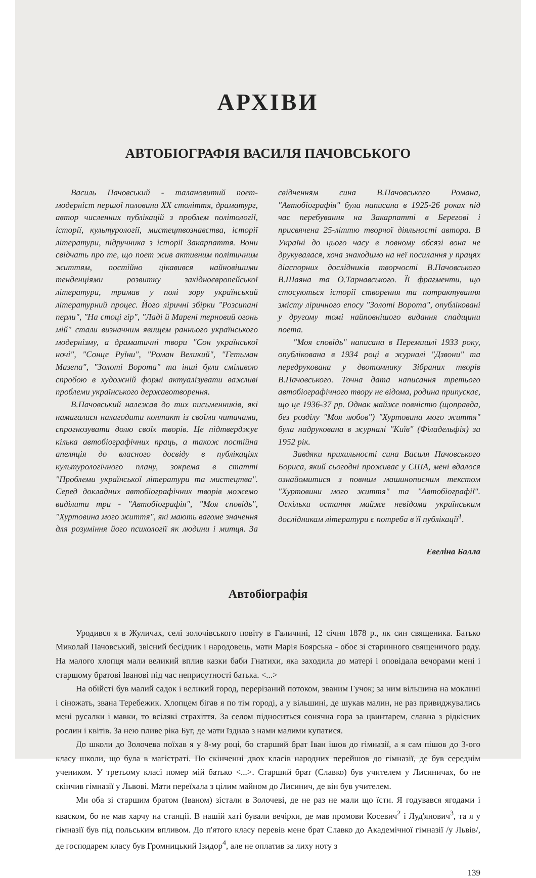АРХІВИ
АВТОБІОГРАФІЯ ВАСИЛЯ ПАЧОВСЬКОГО
Василь Пачовський - талановитий поет-модерніст першої половини XX століття, драматург, автор численних публікацій з проблем політології, історії, культурології, мистецтвознавства, історії літератури, підручника з історії Закарпаття. Вони свідчать про те, що поет жив активним політичним життям, постійно цікавився найновішими тенденціями розвитку західноєвропейської літератури, тримав у полі зору український літературний процес. Його ліричні збірки "Розсипані перли", "На стоці гір", "Ладі й Марені терновий огонь мій" стали визначним явищем раннього українського модернізму, а драматичні твори "Сон української ночі", "Сонце Руїни", "Роман Великий", "Гетьман Мазепа", "Золоті Ворота" та інші були сміливою спробою в художній формі актуалізувати важливі проблеми українського державотворення.
В.Пачовський належав до тих письменників, які намагалися налагодити контакт із своїми читачами, спрогнозувати долю своїх творів. Це підтверджує кілька автобіографічних праць, а також постійна апеляція до власного досвіду в публікаціях культурологічного плану, зокрема в статті "Проблеми української літератури та мистецтва". Серед докладних автобіографічних творів можемо виділити три - "Автобіографія", "Моя сповідь", "Хуртовина мого життя", які мають вагоме значення для розуміння його психології як людини і митця. За свідченням сина В.Пачовського Романа, "Автобіографія" була написана в 1925-26 роках під час перебування на Закарпатті в Берегові і присвячена 25-літтю творчої діяльності автора. В Україні до цього часу в повному обсязі вона не друкувалася, хоча знаходимо на неї посилання у працях діаспорних дослідників творчості В.Пачовського В.Шаяна та О.Тарнавського. Її фрагменти, що стосуються історії створення та потрактування змісту ліричного епосу "Золоті Ворота", опубліковані у другому томі найповнішого видання спадщини поета.
"Моя сповідь" написана в Перемишлі 1933 року, опублікована в 1934 році в журналі "Дзвони" та передрукована у двотомнику Зібраних творів В.Пачовського. Точна дата написання третього автобіографічного твору не відома, родина припускає, що це 1936-37 рр. Однак майже повністю (щоправда, без розділу "Моя любов") "Хуртовина мого життя" була надрукована в журналі "Київ" (Філадельфія) за 1952 рік.
Завдяки прихильності сина Василя Пачовського Бориса, який сьогодні проживає у США, мені вдалося ознайомитися з повним машинописним текстом "Хуртовини мого життя" та "Автобіографії". Оскільки остання майже невідома українським дослідникам літератури є потреба в її публікації<sup>1</sup>.
Евеліна Балла
Автобіографія
Уродився я в Жуличах, селі золочівського повіту в Галичині, 12 січня 1878 р., як син священика. Батько Миколай Пачовський, звісний бесідник і народовець, мати Марія Боярська - обоє зі старинного священичого роду. На малого хлопця мали великий вплив казки баби Гнатихи, яка заходила до матері і оповідала вечорами мені і старшому братові Іванові під час неприсутності батька. <...>
На обійсті був малий садок і великий город, перерізаний потоком, званим Гучок; за ним вільшина на моклині і сіножать, звана Теребежик. Хлопцем бігав я по тім городі, а у вільшині, де шукав малин, не раз привиджувались мені русалки і мавки, то всілякі страхіття. За селом підноситься сонячна гора за цвинтарем, славна з рідкісних рослин і квітів. За нею пливе ріка Буг, де мати їздила з нами малими купатися.
До школи до Золочева поїхав я у 8-му році, бо старший брат Іван ішов до гімназії, а я сам пішов до 3-ого класу школи, що була в магістраті. По скінченні двох класів народних перейшов до гімназії, де був середнім учеником. У третьому класі помер мій батько <...>. Старший брат (Славко) був учителем у Лисиничах, бо не скінчив гімназії у Львові. Мати переїхала з цілим майном до Лисинич, де він був учителем.
Ми оба зі старшим братом (Іваном) зістали в Золочеві, де не раз не мали що їсти. Я годувався ягодами і кваском, бо не мав харчу на станції. В нашій хаті бували вечірки, де мав промови Косевич<sup>2</sup> і Луд'янович<sup>3</sup>, та я у гімназії був під польським впливом. До п'ятого класу перевів мене брат Славко до Академічної гімназії /у Львів/, де господарем класу був Громницький Ізидор<sup>4</sup>, але не оплатив за лиху ноту з
139